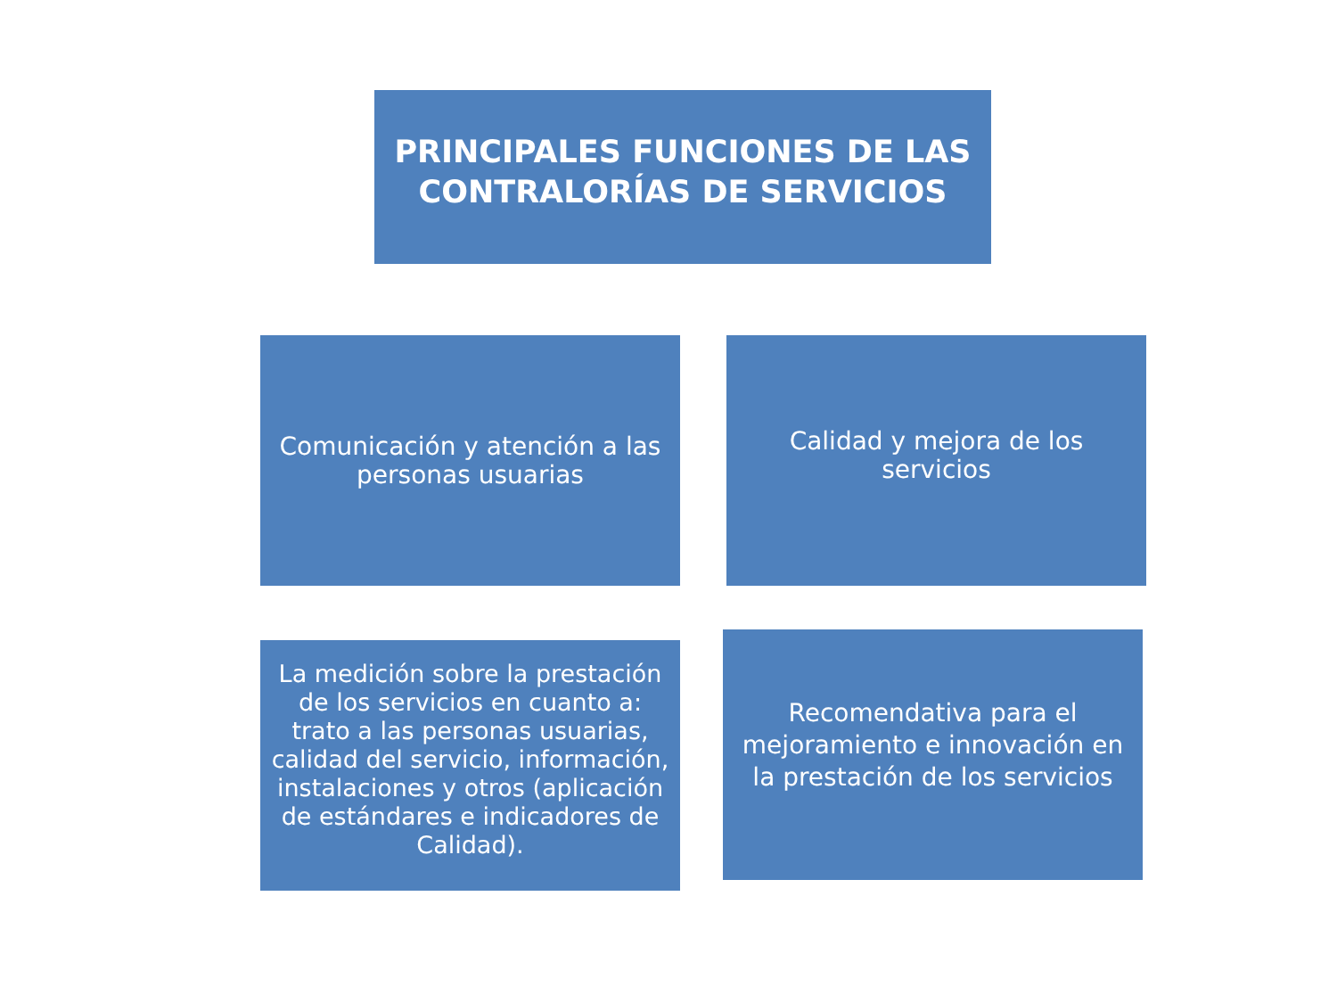PRINCIPALES FUNCIONES DE LAS
CONTRALORÍAS DE SERVICIOS
Comunicación y atención a las personas usuarias
Calidad y mejora de los servicios
La medición sobre la prestación de los servicios en cuanto a: trato a las personas usuarias, calidad del servicio, información, instalaciones y otros (aplicación de estándares e indicadores de Calidad).
Recomendativa para el mejoramiento e innovación en la prestación de los servicios